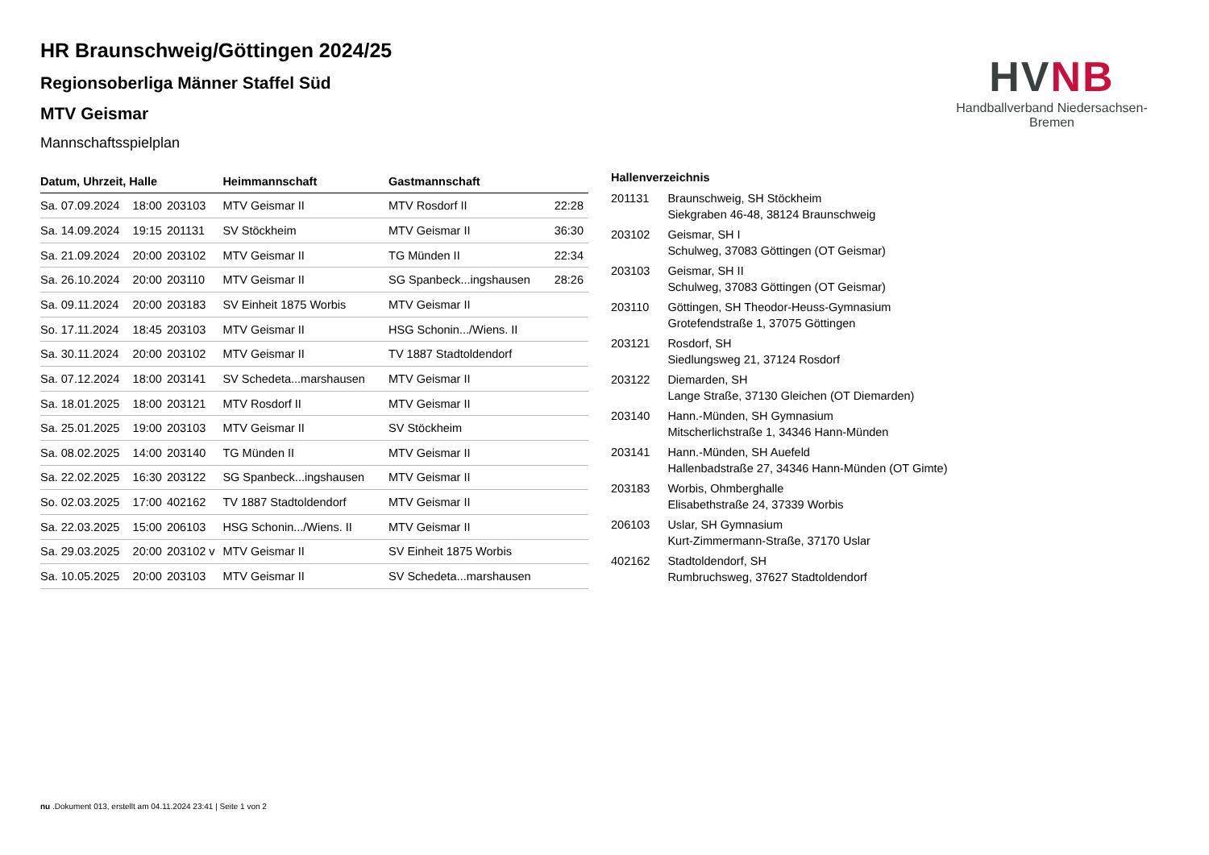HVNB
Handballverband Niedersachsen-Bremen
HR Braunschweig/Göttingen 2024/25
Regionsoberliga Männer Staffel Süd
MTV Geismar
Mannschaftsspielplan
| Datum, Uhrzeit, Halle | | | Heimmannschaft | Gastmannschaft | |
| --- | --- | --- | --- | --- | --- |
| Sa. 07.09.2024 | 18:00 | 203103 | MTV Geismar II | MTV Rosdorf II | 22:28 |
| Sa. 14.09.2024 | 19:15 | 201131 | SV Stöckheim | MTV Geismar II | 36:30 |
| Sa. 21.09.2024 | 20:00 | 203102 | MTV Geismar II | TG Münden II | 22:34 |
| Sa. 26.10.2024 | 20:00 | 203110 | MTV Geismar II | SG Spanbeck...ingshausen | 28:26 |
| Sa. 09.11.2024 | 20:00 | 203183 | SV Einheit 1875 Worbis | MTV Geismar II | |
| So. 17.11.2024 | 18:45 | 203103 | MTV Geismar II | HSG Schonin.../Wiens. II | |
| Sa. 30.11.2024 | 20:00 | 203102 | MTV Geismar II | TV 1887 Stadtoldendorf | |
| Sa. 07.12.2024 | 18:00 | 203141 | SV Schedeta...marshausen | MTV Geismar II | |
| Sa. 18.01.2025 | 18:00 | 203121 | MTV Rosdorf II | MTV Geismar II | |
| Sa. 25.01.2025 | 19:00 | 203103 | MTV Geismar II | SV Stöckheim | |
| Sa. 08.02.2025 | 14:00 | 203140 | TG Münden II | MTV Geismar II | |
| Sa. 22.02.2025 | 16:30 | 203122 | SG Spanbeck...ingshausen | MTV Geismar II | |
| So. 02.03.2025 | 17:00 | 402162 | TV 1887 Stadtoldendorf | MTV Geismar II | |
| Sa. 22.03.2025 | 15:00 | 206103 | HSG Schonin.../Wiens. II | MTV Geismar II | |
| Sa. 29.03.2025 | 20:00 | 203102 v | MTV Geismar II | SV Einheit 1875 Worbis | |
| Sa. 10.05.2025 | 20:00 | 203103 | MTV Geismar II | SV Schedeta...marshausen | |
| Hallenverzeichnis | |
| --- | --- |
| 201131 | Braunschweig, SH Stöckheim Siekgraben 46-48, 38124 Braunschweig |
| 203102 | Geismar, SH I Schulweg, 37083 Göttingen (OT Geismar) |
| 203103 | Geismar, SH II Schulweg, 37083 Göttingen (OT Geismar) |
| 203110 | Göttingen, SH Theodor-Heuss-Gymnasium Grotefendstraße 1, 37075 Göttingen |
| 203121 | Rosdorf, SH Siedlungsweg 21, 37124 Rosdorf |
| 203122 | Diemarden, SH Lange Straße, 37130 Gleichen (OT Diemarden) |
| 203140 | Hann.-Münden, SH Gymnasium Mitscherlichstraße 1, 34346 Hann-Münden |
| 203141 | Hann.-Münden, SH Auefeld Hallenbadstraße 27, 34346 Hann-Münden (OT Gimte) |
| 203183 | Worbis, Ohmberghalle Elisabethstraße 24, 37339 Worbis |
| 206103 | Uslar, SH Gymnasium Kurt-Zimmermann-Straße, 37170 Uslar |
| 402162 | Stadtoldendorf, SH Rumbruchsweg, 37627 Stadtoldendorf |
nu .Dokument 013, erstellt am 04.11.2024 23:41 | Seite 1 von 2